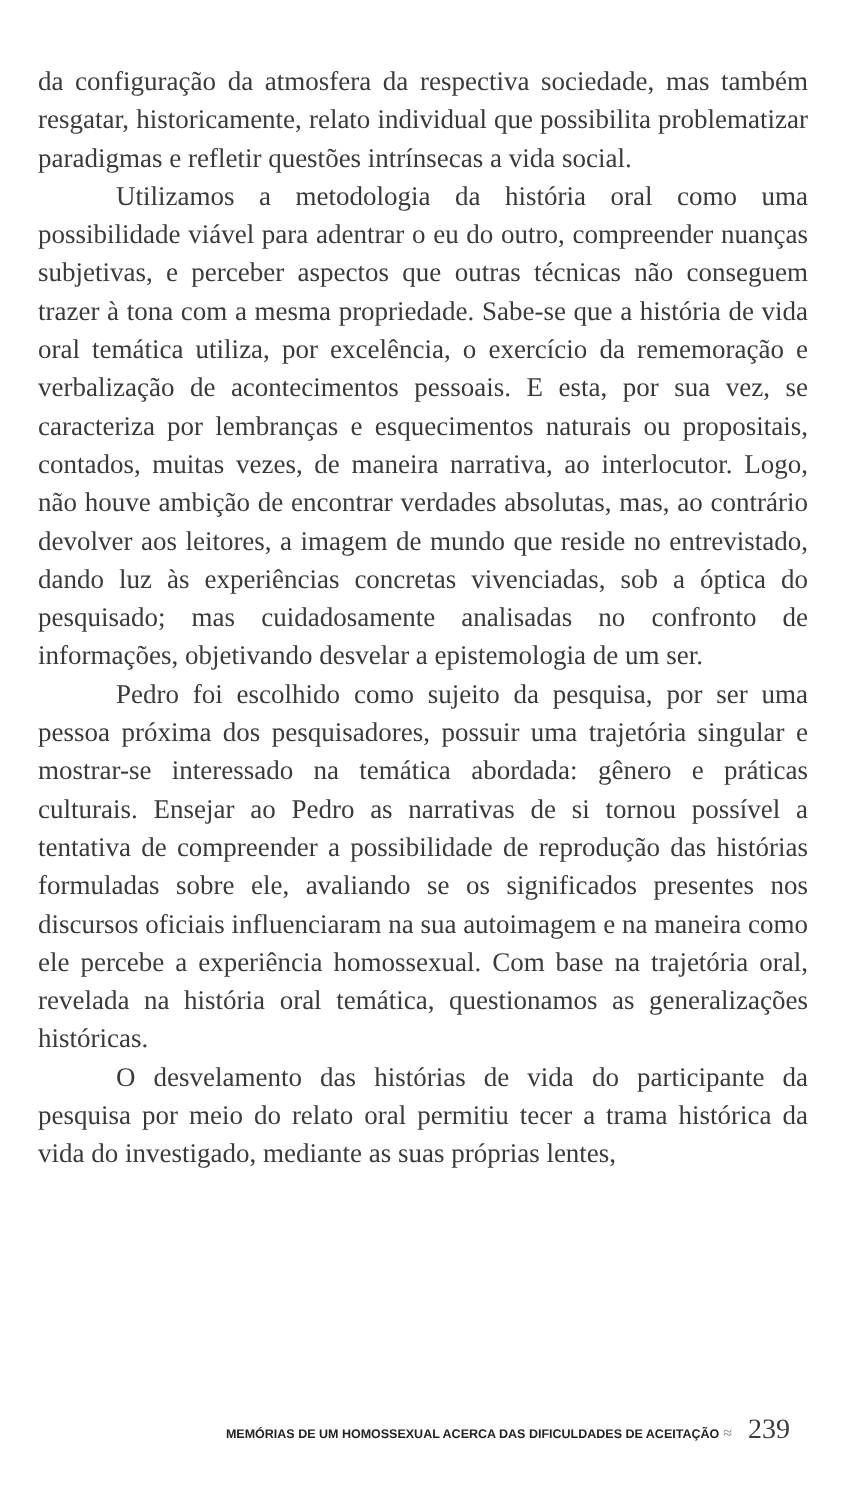da configuração da atmosfera da respectiva sociedade, mas também resgatar, historicamente, relato individual que possibilita problematizar paradigmas e refletir questões intrínsecas a vida social.
Utilizamos a metodologia da história oral como uma possibilidade viável para adentrar o eu do outro, compreender nuanças subjetivas, e perceber aspectos que outras técnicas não conseguem trazer à tona com a mesma propriedade. Sabe-se que a história de vida oral temática utiliza, por excelência, o exercício da rememoração e verbalização de acontecimentos pessoais. E esta, por sua vez, se caracteriza por lembranças e esquecimentos naturais ou propositais, contados, muitas vezes, de maneira narrativa, ao interlocutor. Logo, não houve ambição de encontrar verdades absolutas, mas, ao contrário devolver aos leitores, a imagem de mundo que reside no entrevistado, dando luz às experiências concretas vivenciadas, sob a óptica do pesquisado; mas cuidadosamente analisadas no confronto de informações, objetivando desvelar a epistemologia de um ser.
Pedro foi escolhido como sujeito da pesquisa, por ser uma pessoa próxima dos pesquisadores, possuir uma trajetória singular e mostrar-se interessado na temática abordada: gênero e práticas culturais. Ensejar ao Pedro as narrativas de si tornou possível a tentativa de compreender a possibilidade de reprodução das histórias formuladas sobre ele, avaliando se os significados presentes nos discursos oficiais influenciaram na sua autoimagem e na maneira como ele percebe a experiência homossexual. Com base na trajetória oral, revelada na história oral temática, questionamos as generalizações históricas.
O desvelamento das histórias de vida do participante da pesquisa por meio do relato oral permitiu tecer a trama histórica da vida do investigado, mediante as suas próprias lentes,
MEMÓRIAS DE UM HOMOSSEXUAL ACERCA DAS DIFICULDADES DE ACEITAÇÃO ≈ 239